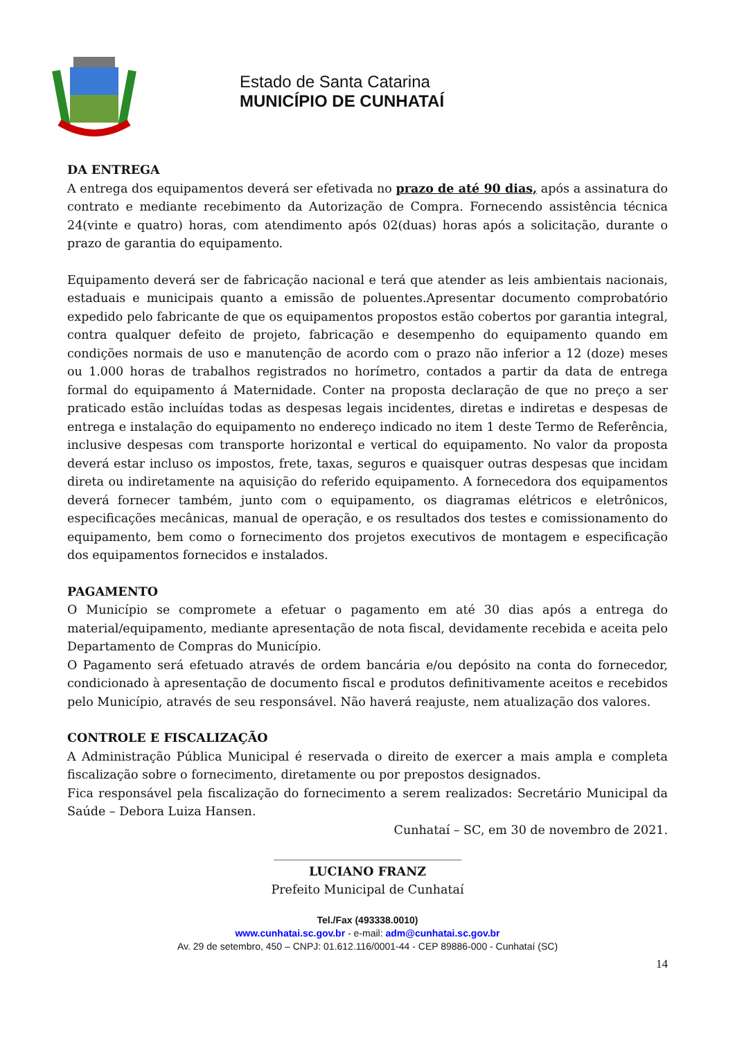Estado de Santa Catarina
MUNICÍPIO DE CUNHATAÍ
DA ENTREGA
A entrega dos equipamentos deverá ser efetivada no prazo de até 90 dias, após a assinatura do contrato e mediante recebimento da Autorização de Compra. Fornecendo assistência técnica 24(vinte e quatro) horas, com atendimento após 02(duas) horas após a solicitação, durante o prazo de garantia do equipamento.
Equipamento deverá ser de fabricação nacional e terá que atender as leis ambientais nacionais, estaduais e municipais quanto a emissão de poluentes.Apresentar documento comprobatório expedido pelo fabricante de que os equipamentos propostos estão cobertos por garantia integral, contra qualquer defeito de projeto, fabricação e desempenho do equipamento quando em condições normais de uso e manutenção de acordo com o prazo não inferior a 12 (doze) meses ou 1.000 horas de trabalhos registrados no horímetro, contados a partir da data de entrega formal do equipamento á Maternidade. Conter na proposta declaração de que no preço a ser praticado estão incluídas todas as despesas legais incidentes, diretas e indiretas e despesas de entrega e instalação do equipamento no endereço indicado no item 1 deste Termo de Referência, inclusive despesas com transporte horizontal e vertical do equipamento. No valor da proposta deverá estar incluso os impostos, frete, taxas, seguros e quaisquer outras despesas que incidam direta ou indiretamente na aquisição do referido equipamento. A fornecedora dos equipamentos deverá fornecer também, junto com o equipamento, os diagramas elétricos e eletrônicos, especificações mecânicas, manual de operação, e os resultados dos testes e comissionamento do equipamento, bem como o fornecimento dos projetos executivos de montagem e especificação dos equipamentos fornecidos e instalados.
PAGAMENTO
O Município se compromete a efetuar o pagamento em até 30 dias após a entrega do material/equipamento, mediante apresentação de nota fiscal, devidamente recebida e aceita pelo Departamento de Compras do Município.
O Pagamento será efetuado através de ordem bancária e/ou depósito na conta do fornecedor, condicionado à apresentação de documento fiscal e produtos definitivamente aceitos e recebidos pelo Município, através de seu responsável. Não haverá reajuste, nem atualização dos valores.
CONTROLE E FISCALIZAÇÃO
A Administração Pública Municipal é reservada o direito de exercer a mais ampla e completa fiscalização sobre o fornecimento, diretamente ou por prepostos designados.
Fica responsável pela fiscalização do fornecimento a serem realizados: Secretário Municipal da Saúde – Debora Luiza Hansen.
Cunhataí – SC, em 30 de novembro de 2021.
_______________________________
LUCIANO FRANZ
Prefeito Municipal de Cunhataí
Tel./Fax (493338.0010)
www.cunhatai.sc.gov.br - e-mail: adm@cunhatai.sc.gov.br
Av. 29 de setembro, 450 – CNPJ: 01.612.116/0001-44 - CEP 89886-000 - Cunhataí (SC)
14